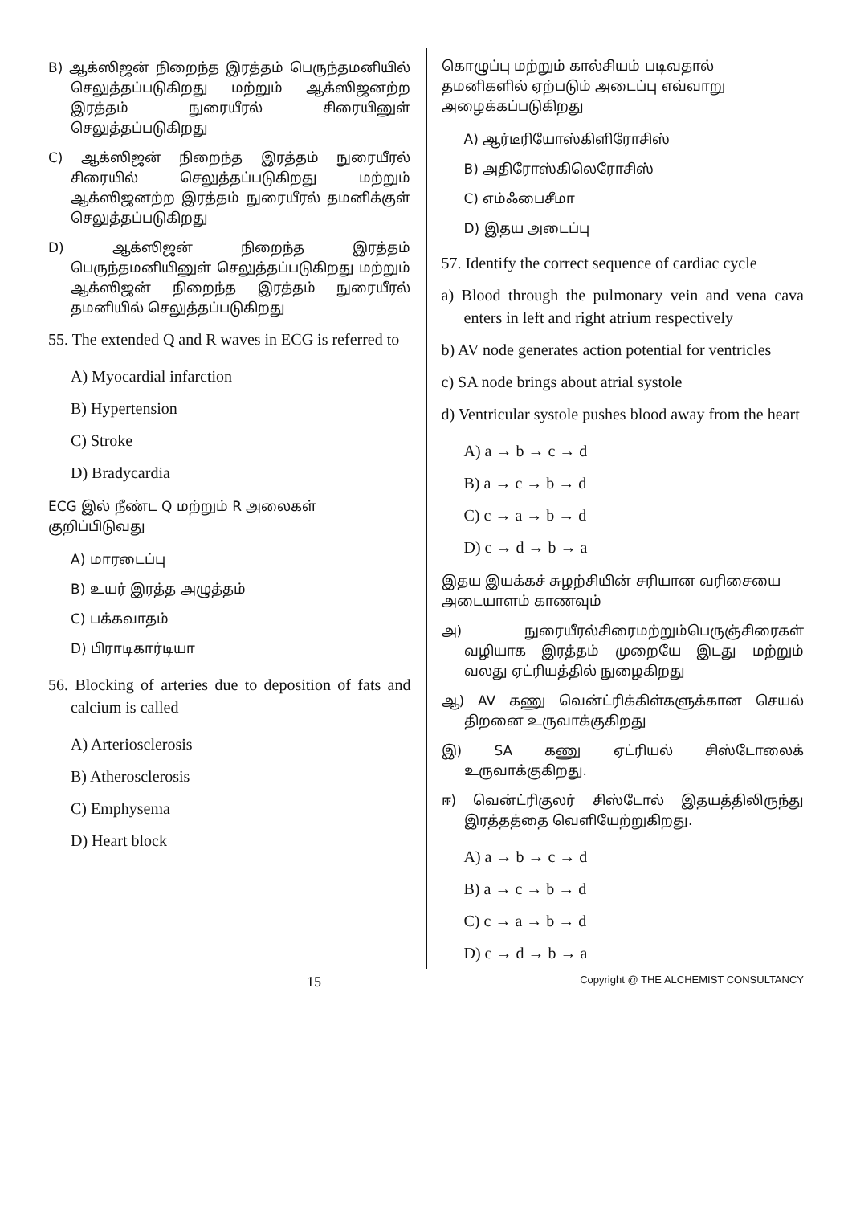B) ஆக்ஸிஜன் நிறைந்த இரத்தம் பெருந்தமனியில் செலுத்தப்படுகிறது மற்றும் ஆக்ஸிஜனற்ற இரத்தம் நுரையீரல் சிரையினுள் செலுத்தப்படுகிறது
C) ஆக்ஸிஜன் நிறைந்த இரத்தம் நுரையீரல் சிரையில் செலுத்தப்படுகிறது மற்றும் ஆக்ஸிஜனற்ற இரத்தம் நுரையீரல் தமனிக்குள் செலுத்தப்படுகிறது
D) ஆக்ஸிஜன் நிறைந்த இரத்தம் பெருந்தமனியினுள் செலுத்தப்படுகிறது மற்றும் ஆக்ஸிஜன் நிறைந்த இரத்தம் நுரையீரல் தமனியில் செலுத்தப்படுகிறது
55. The extended Q and R waves in ECG is referred to
A) Myocardial infarction
B) Hypertension
C) Stroke
D) Bradycardia
ECG இல் நீண்ட Q மற்றும் R அலைகள் குறிப்பிடுவது
A) மாரடைப்பு
B) உயர் இரத்த அழுத்தம்
C) பக்கவாதம்
D) பிராடிகார்டியா
56. Blocking of arteries due to deposition of fats and calcium is called
A) Arteriosclerosis
B) Atherosclerosis
C) Emphysema
D) Heart block
கொழுப்பு மற்றும் கால்சியம் படிவதால் தமனிகளில் ஏற்படும் அடைப்பு எவ்வாறு அழைக்கப்படுகிறது
A) ஆர்டீரியோஸ்கிளிரோசிஸ்
B) அதிரோஸ்கிலெரோசிஸ்
C) எம்ஃபைசீமா
D) இதய அடைப்பு
57. Identify the correct sequence of cardiac cycle
a) Blood through the pulmonary vein and vena cava enters in left and right atrium respectively
b) AV node generates action potential for ventricles
c) SA node brings about atrial systole
d) Ventricular systole pushes blood away from the heart
A) a → b → c → d
B) a → c → b → d
C) c → a → b → d
D) c → d → b → a
இதய இயக்கச் சுழற்சியின் சரியான வரிசையை அடையாளம் காணவும்
அ) நுரையீரல்சிரைமற்றும்பெருஞ்சிரைகள் வழியாக இரத்தம் முறையே இடது மற்றும் வலது ஏட்ரியத்தில் நுழைகிறது
ஆ) AV கணு வென்ட்ரிக்கிள்களுக்கான செயல் திறனை உருவாக்குகிறது
இ) SA கணு ஏட்ரியல் சிஸ்டோலைக் உருவாக்குகிறது.
ஈ) வென்ட்ரிகுலர் சிஸ்டோல் இதயத்திலிருந்து இரத்தத்தை வெளியேற்றுகிறது.
A) a → b → c → d
B) a → c → b → d
C) c → a → b → d
D) c → d → b → a
15 Copyright @ THE ALCHEMIST CONSULTANCY